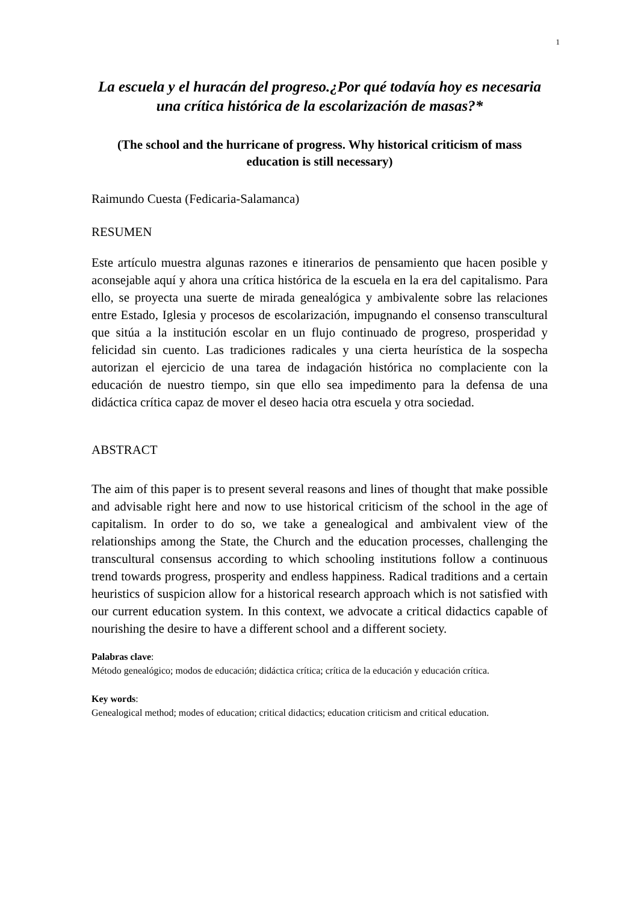1
La escuela y el huracán del progreso.¿Por qué todavía hoy es necesaria una crítica histórica de la escolarización de masas?*
(The school and the hurricane of progress. Why historical criticism of mass education is still necessary)
Raimundo Cuesta (Fedicaria-Salamanca)
RESUMEN
Este artículo muestra algunas razones e itinerarios de pensamiento que hacen posible y aconsejable aquí y ahora una crítica histórica de la escuela en la era del capitalismo. Para ello, se proyecta una suerte de mirada genealógica y ambivalente sobre las relaciones entre Estado, Iglesia y procesos de escolarización, impugnando el consenso transcultural que sitúa a la institución escolar en un flujo continuado de progreso, prosperidad y felicidad sin cuento. Las tradiciones radicales y una cierta heurística de la sospecha autorizan el ejercicio de una tarea de indagación histórica no complaciente con la educación de nuestro tiempo, sin que ello sea impedimento para la defensa de una didáctica crítica capaz de mover el deseo hacia otra escuela y otra sociedad.
ABSTRACT
The aim of this paper is to present several reasons and lines of thought that make possible and advisable right here and now to use historical criticism of the school in the age of capitalism. In order to do so, we take a genealogical and ambivalent view of the relationships among the State, the Church and the education processes, challenging the transcultural consensus according to which schooling institutions follow a continuous trend towards progress, prosperity and endless happiness. Radical traditions and a certain heuristics of suspicion allow for a historical research approach which is not satisfied with our current education system. In this context, we advocate a critical didactics capable of nourishing the desire to have a different school and a different society.
Palabras clave:
Método genealógico; modos de educación; didáctica crítica; crítica de la educación y educación crítica.
Key words:
Genealogical method; modes of education; critical didactics; education criticism and critical education.